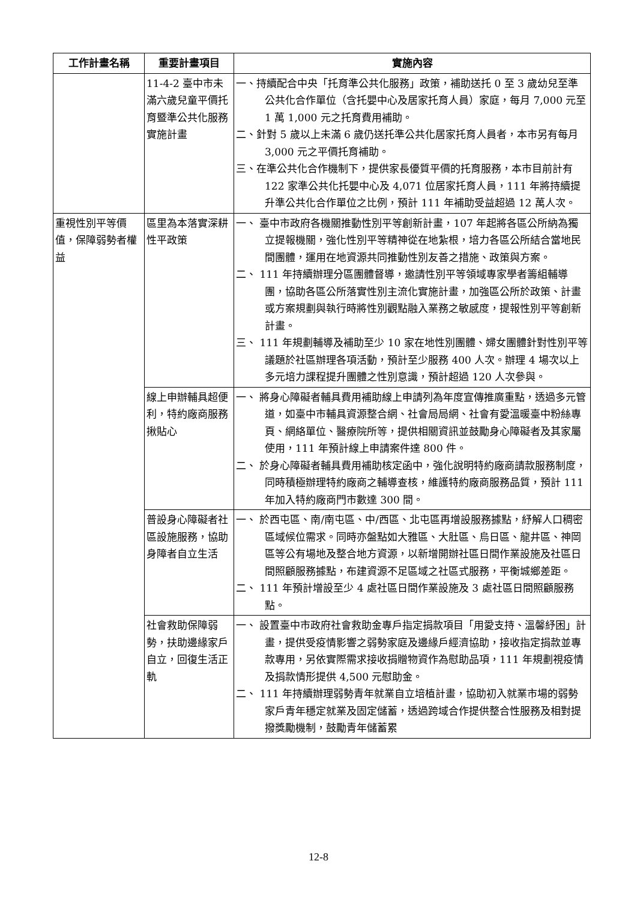| 工作計畫名稱 | 重要計畫項目 | 實施內容 |
| --- | --- | --- |
| | 11-4-2 臺中市未滿六歲兒童平價托育暨準公共化服務實施計畫 | 一、持續配合中央「托育準公共化服務」政策，補助送托 0 至 3 歲幼兒至準公共化合作單位（含托嬰中心及居家托育人員）家庭，每月 7,000 元至 1 萬 1,000 元之托育費用補助。 二、針對 5 歲以上未滿 6 歲仍送托準公共化居家托育人員者，本市另有每月 3,000 元之平價托育補助。 三、在準公共化合作機制下，提供家長優質平價的托育服務，本市目前計有 122 家準公共化托嬰中心及 4,071 位居家托育人員，111 年將持續提升準公共化合作單位之比例，預計 111 年補助受益超過 12 萬人次。 |
| 重視性別平等價值，保障弱勢者權益 | 區里為本落實深耕性平政策 | 一、 臺中市政府各機關推動性別平等創新計畫，107 年起將各區公所納為獨立提報機關，強化性別平等精神從在地紮根，培力各區公所結合當地民間團體，運用在地資源共同推動性別友善之措施、政策與方案。 二、 111 年持續辦理分區團體督導，邀請性別平等領域專家學者籌組輔導團，協助各區公所落實性別主流化實施計畫，加強區公所於政策、計畫或方案規劃與執行時將性別觀點融入業務之敏感度，提報性別平等創新計畫。 三、 111 年規劃輔導及補助至少 10 家在地性別團體、婦女團體針對性別平等議題於社區辦理各項活動，預計至少服務 400 人次。辦理 4 場次以上多元培力課程提升團體之性別意識，預計超過 120 人次參與。 |
| | 線上申辦輔具超便利，特約廠商服務揪貼心 | 一、 將身心障礙者輔具費用補助線上申請列為年度宣傳推廣重點，透過多元管道，如臺中市輔具資源整合網、社會局局網、社會有愛溫暖臺中粉絲專頁、網絡單位、醫療院所等，提供相關資訊並鼓勵身心障礙者及其家屬使用，111 年預計線上申請案件達 800 件。 二、 於身心障礙者輔具費用補助核定函中，強化說明特約廠商請款服務制度，同時積極辦理特約廠商之輔導查核，維護特約廠商服務品質，預計 111 年加入特約廠商門市數達 300 間。 |
| | 普設身心障礙者社區設施服務，協助身障者自立生活 | 一、 於西屯區、南/南屯區、中/西區、北屯區再增設服務據點，紓解人口稠密區域候位需求。同時亦盤點如大雅區、大肚區、烏日區、龍井區、神岡區等公有場地及整合地方資源，以新增開辦社區日間作業設施及社區日間照顧服務據點，布建資源不足區域之社區式服務，平衡城鄉差距。 二、 111 年預計增設至少 4 處社區日間作業設施及 3 處社區日間照顧服務點。 |
| | 社會救助保障弱勢，扶助邊緣家戶自立，回復生活正軌 | 一、 設置臺中市政府社會救助金專戶指定捐款項目「用愛支持、溫馨紓困」計畫，提供受疫情影響之弱勢家庭及邊緣戶經濟協助，接收指定捐款並專款專用，另依實際需求接收捐贈物資作為慰助品項，111 年規劃視疫情及捐款情形提供 4,500 元慰助金。 二、 111 年持續辦理弱勢青年就業自立培植計畫，協助初入就業市場的弱勢家戶青年穩定就業及固定儲蓄，透過跨域合作提供整合性服務及相對提撥獎勵機制，鼓勵青年儲蓄累 |
12-8